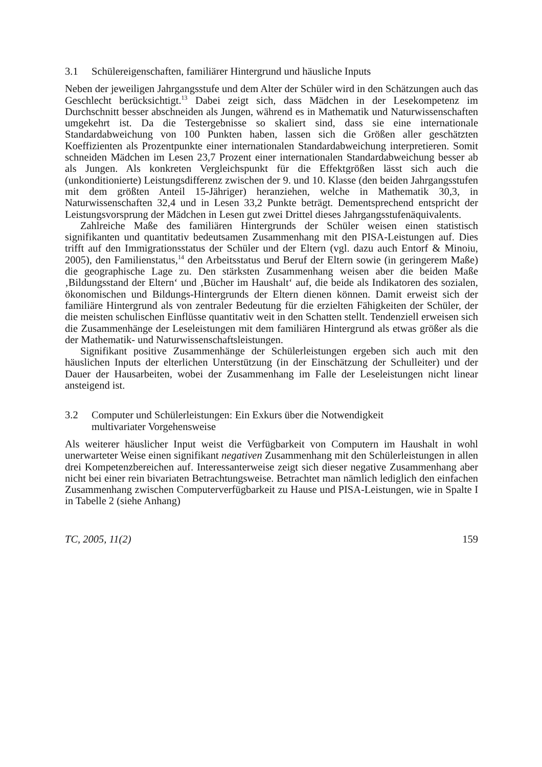3.1 Schülereigenschaften, familiärer Hintergrund und häusliche Inputs
Neben der jeweiligen Jahrgangsstufe und dem Alter der Schüler wird in den Schätzungen auch das Geschlecht berücksichtigt.<sup>13</sup> Dabei zeigt sich, dass Mädchen in der Lesekompetenz im Durchschnitt besser abschneiden als Jungen, während es in Mathematik und Naturwissenschaften umgekehrt ist. Da die Testergebnisse so skaliert sind, dass sie eine internationale Standardabweichung von 100 Punkten haben, lassen sich die Größen aller geschätzten Koeffizienten als Prozentpunkte einer internationalen Standardabweichung interpretieren. Somit schneiden Mädchen im Lesen 23,7 Prozent einer internationalen Standardabweichung besser ab als Jungen. Als konkreten Vergleichspunkt für die Effektgrößen lässt sich auch die (unkonditionierte) Leistungsdifferenz zwischen der 9. und 10. Klasse (den beiden Jahrgangsstufen mit dem größten Anteil 15-Jähriger) heranziehen, welche in Mathematik 30,3, in Naturwissenschaften 32,4 und in Lesen 33,2 Punkte beträgt. Dementsprechend entspricht der Leistungsvorsprung der Mädchen in Lesen gut zwei Drittel dieses Jahrgangsstufenäquivalents.
Zahlreiche Maße des familiären Hintergrunds der Schüler weisen einen statistisch signifikanten und quantitativ bedeutsamen Zusammenhang mit den PISA-Leistungen auf. Dies trifft auf den Immigrationsstatus der Schüler und der Eltern (vgl. dazu auch Entorf & Minoiu, 2005), den Familienstatus,<sup>14</sup> den Arbeitsstatus und Beruf der Eltern sowie (in geringerem Maße) die geographische Lage zu. Den stärksten Zusammenhang weisen aber die beiden Maße ‚Bildungsstand der Eltern‘ und ‚Bücher im Haushalt‘ auf, die beide als Indikatoren des sozialen, ökonomischen und Bildungs-Hintergrunds der Eltern dienen können. Damit erweist sich der familiäre Hintergrund als von zentraler Bedeutung für die erzielten Fähigkeiten der Schüler, der die meisten schulischen Einflüsse quantitativ weit in den Schatten stellt. Tendenziell erweisen sich die Zusammenhänge der Leseleistungen mit dem familiären Hintergrund als etwas größer als die der Mathematik- und Naturwissenschaftsleistungen.
Signifikant positive Zusammenhänge der Schülerleistungen ergeben sich auch mit den häuslichen Inputs der elterlichen Unterstützung (in der Einschätzung der Schulleiter) und der Dauer der Hausarbeiten, wobei der Zusammenhang im Falle der Leseleistungen nicht linear ansteigend ist.
3.2 Computer und Schülerleistungen: Ein Exkurs über die Notwendigkeit
multivariater Vorgehensweise
Als weiterer häuslicher Input weist die Verfügbarkeit von Computern im Haushalt in wohl unerwarteter Weise einen signifikant negativen Zusammenhang mit den Schülerleistungen in allen drei Kompetenzbereichen auf. Interessanterweise zeigt sich dieser negative Zusammenhang aber nicht bei einer rein bivariaten Betrachtungsweise. Betrachtet man nämlich lediglich den einfachen Zusammenhang zwischen Computerverfügbarkeit zu Hause und PISA-Leistungen, wie in Spalte I in Tabelle 2 (siehe Anhang)
TC, 2005, 11(2) 159